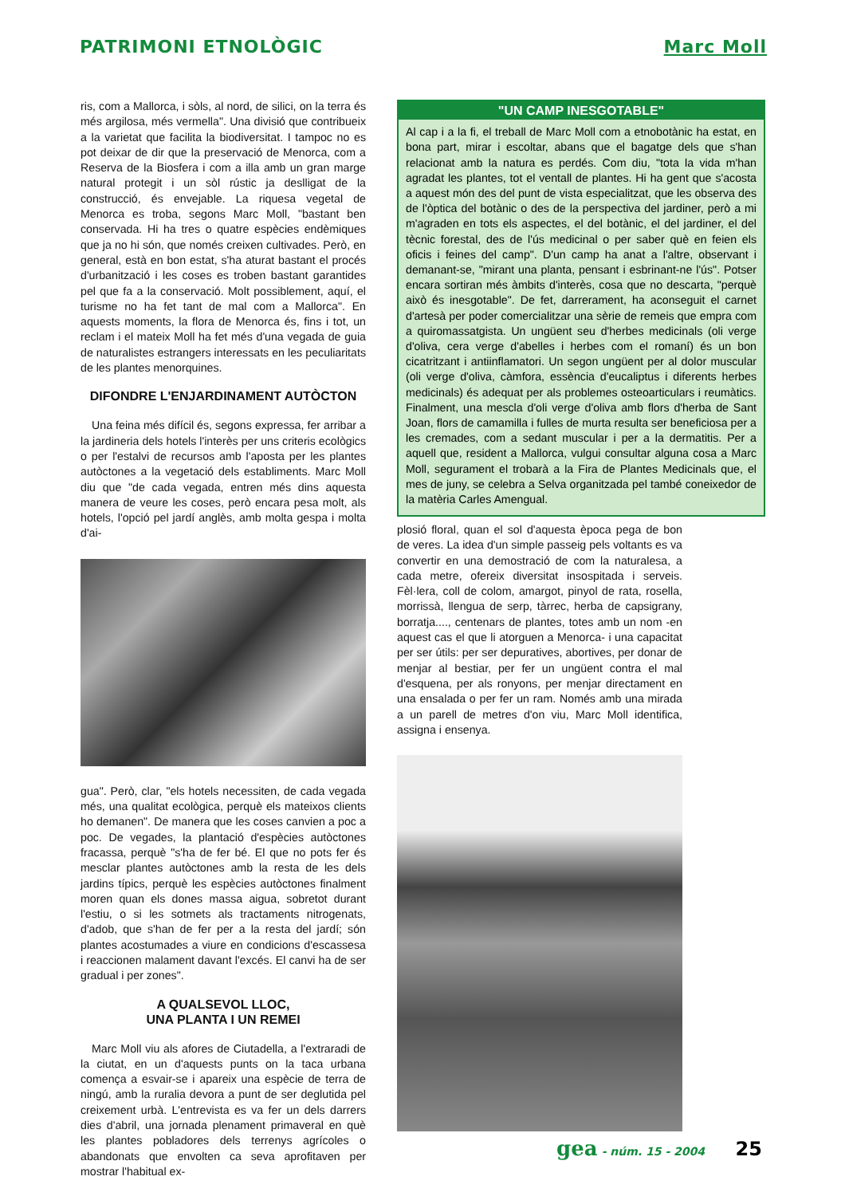PATRIMONI ETNOLÒGIC Marc Moll
ris, com a Mallorca, i sòls, al nord, de silici, on la terra és més argilosa, més vermella". Una divisió que contribueix a la varietat que facilita la biodiversitat. I tampoc no es pot deixar de dir que la preservació de Menorca, com a Reserva de la Biosfera i com a illa amb un gran marge natural protegit i un sòl rústic ja deslligat de la construcció, és envejable. La riquesa vegetal de Menorca es troba, segons Marc Moll, "bastant ben conservada. Hi ha tres o quatre espècies endèmiques que ja no hi són, que només creixen cultivades. Però, en general, està en bon estat, s'ha aturat bastant el procés d'urbanització i les coses es troben bastant garantides pel que fa a la conservació. Molt possiblement, aquí, el turisme no ha fet tant de mal com a Mallorca". En aquests moments, la flora de Menorca és, fins i tot, un reclam i el mateix Moll ha fet més d'una vegada de guia de naturalistes estrangers interessats en les peculiaritats de les plantes menorquines.
DIFONDRE L'ENJARDINAMENT AUTÒCTON
Una feina més difícil és, segons expressa, fer arribar a la jardineria dels hotels l'interès per uns criteris ecològics o per l'estalvi de recursos amb l'aposta per les plantes autòctones a la vegetació dels establiments. Marc Moll diu que "de cada vegada, entren més dins aquesta manera de veure les coses, però encara pesa molt, als hotels, l'opció pel jardí anglès, amb molta gespa i molta d'ai-
gua". Però, clar, "els hotels necessiten, de cada vegada més, una qualitat ecològica, perquè els mateixos clients ho demanen". De manera que les coses canvien a poc a poc. De vegades, la plantació d'espècies autòctones fracassa, perquè "s'ha de fer bé. El que no pots fer és mesclar plantes autòctones amb la resta de les dels jardins típics, perquè les espècies autòctones finalment moren quan els dones massa aigua, sobretot durant l'estiu, o si les sotmets als tractaments nitrogenats, d'adob, que s'han de fer per a la resta del jardí; són plantes acostumades a viure en condicions d'escassesa i reaccionen malament davant l'excés. El canvi ha de ser gradual i per zones".
A QUALSEVOL LLOC,
UNA PLANTA I UN REMEI
Marc Moll viu als afores de Ciutadella, a l'extraradi de la ciutat, en un d'aquests punts on la taca urbana comença a esvair-se i apareix una espècie de terra de ningú, amb la ruralia devora a punt de ser deglutida pel creixement urbà. L'entrevista es va fer un dels darrers dies d'abril, una jornada plenament primaveral en què les plantes pobladores dels terrenys agrícoles o abandonats que envolten ca seva aprofitaven per mostrar l'habitual ex-
"UN CAMP INESGOTABLE"
Al cap i a la fi, el treball de Marc Moll com a etnobotànic ha estat, en bona part, mirar i escoltar, abans que el bagatge dels que s'han relacionat amb la natura es perdés. Com diu, "tota la vida m'han agradat les plantes, tot el ventall de plantes. Hi ha gent que s'acosta a aquest món des del punt de vista especialitzat, que les observa des de l'òptica del botànic o des de la perspectiva del jardiner, però a mi m'agraden en tots els aspectes, el del botànic, el del jardiner, el del tècnic forestal, des de l'ús medicinal o per saber què en feien els oficis i feines del camp". D'un camp ha anat a l'altre, observant i demanant-se, "mirant una planta, pensant i esbrinant-ne l'ús". Potser encara sortiran més àmbits d'interès, cosa que no descarta, "perquè això és inesgotable". De fet, darrerament, ha aconseguit el carnet d'artesà per poder comercialitzar una sèrie de remeis que empra com a quiromassatgista. Un ungüent seu d'herbes medicinals (oli verge d'oliva, cera verge d'abelles i herbes com el romaní) és un bon cicatritzant i antiinflamatori. Un segon ungüent per al dolor muscular (oli verge d'oliva, càmfora, essència d'eucaliptus i diferents herbes medicinals) és adequat per als problemes osteoarticulars i reumàtics. Finalment, una mescla d'oli verge d'oliva amb flors d'herba de Sant Joan, flors de camamilla i fulles de murta resulta ser beneficiosa per a les cremades, com a sedant muscular i per a la dermatitis. Per a aquell que, resident a Mallorca, vulgui consultar alguna cosa a Marc Moll, segurament el trobarà a la Fira de Plantes Medicinals que, el mes de juny, se celebra a Selva organitzada pel també coneixedor de la matèria Carles Amengual.
plosió floral, quan el sol d'aquesta època pega de bon de veres. La idea d'un simple passeig pels voltants es va convertir en una demostració de com la naturalesa, a cada metre, ofereix diversitat insospitada i serveis. Fèl·lera, coll de colom, amargot, pinyol de rata, rosella, morrissà, llengua de serp, tàrrec, herba de capsigrany, borratja...., centenars de plantes, totes amb un nom -en aquest cas el que li atorguen a Menorca- i una capacitat per ser útils: per ser depuratives, abortives, per donar de menjar al bestiar, per fer un ungüent contra el mal d'esquena, per als ronyons, per menjar directament en una ensalada o per fer un ram. Només amb una mirada a un parell de metres d'on viu, Marc Moll identifica, assigna i ensenya.
gea - núm. 15 - 2004 25